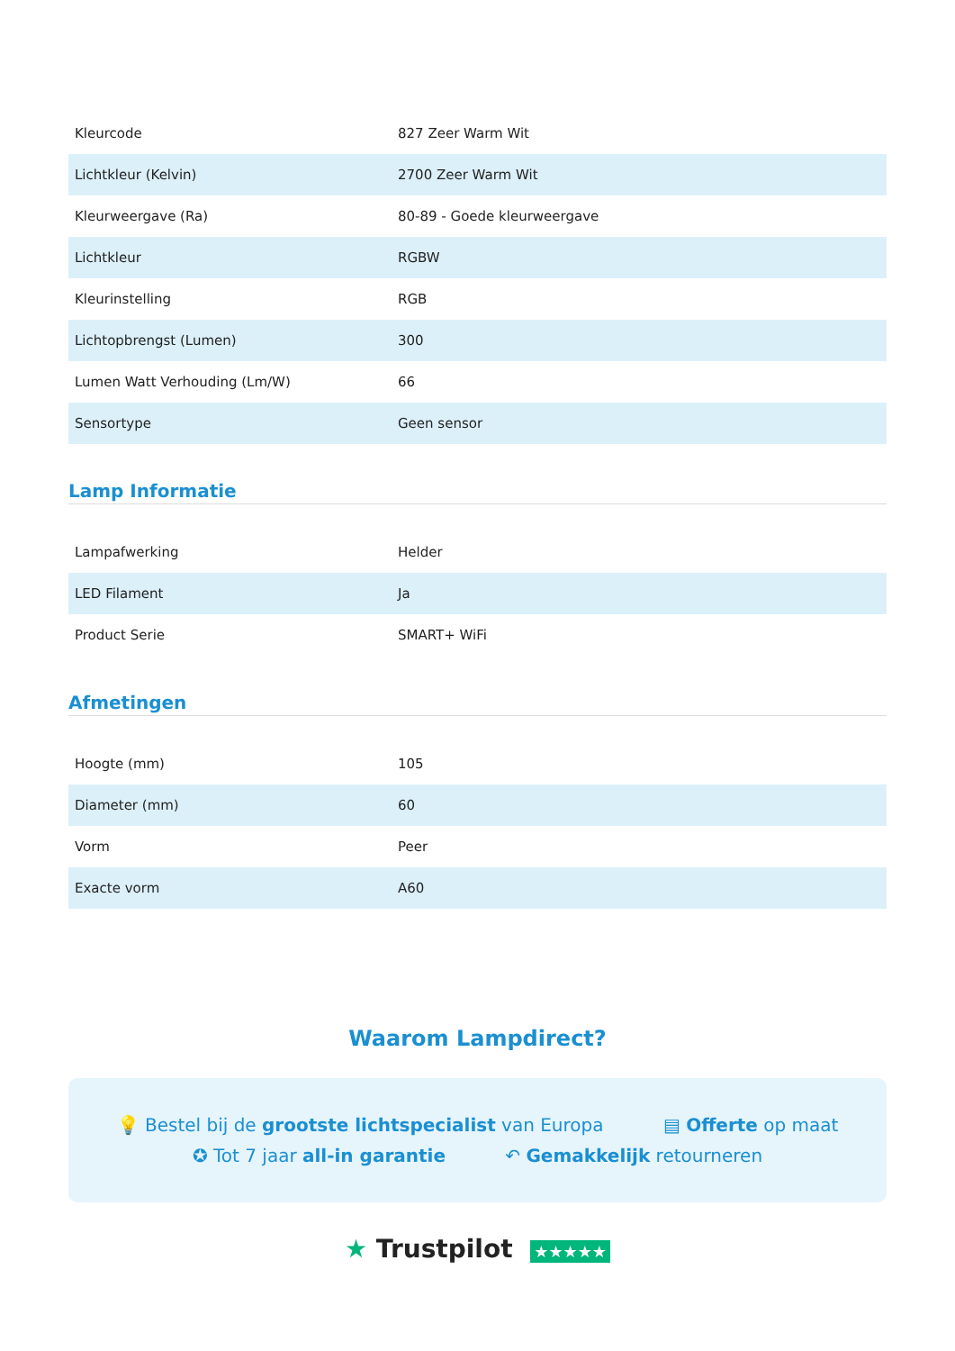| Kleurcode | 827 Zeer Warm Wit |
| Lichtkleur (Kelvin) | 2700 Zeer Warm Wit |
| Kleurweergave (Ra) | 80-89 - Goede kleurweergave |
| Lichtkleur | RGBW |
| Kleurinstelling | RGB |
| Lichtopbrengst (Lumen) | 300 |
| Lumen Watt Verhouding (Lm/W) | 66 |
| Sensortype | Geen sensor |
Lamp Informatie
| Lampafwerking | Helder |
| LED Filament | Ja |
| Product Serie | SMART+ WiFi |
Afmetingen
| Hoogte (mm) | 105 |
| Diameter (mm) | 60 |
| Vorm | Peer |
| Exacte vorm | A60 |
Waarom Lampdirect?
💡 Bestel bij de grootste lichtspecialist van Europa ▤ Offerte op maat
✪ Tot 7 jaar all-in garantie ↶ Gemakkelijk retourneren
★ Trustpilot ★★★★★